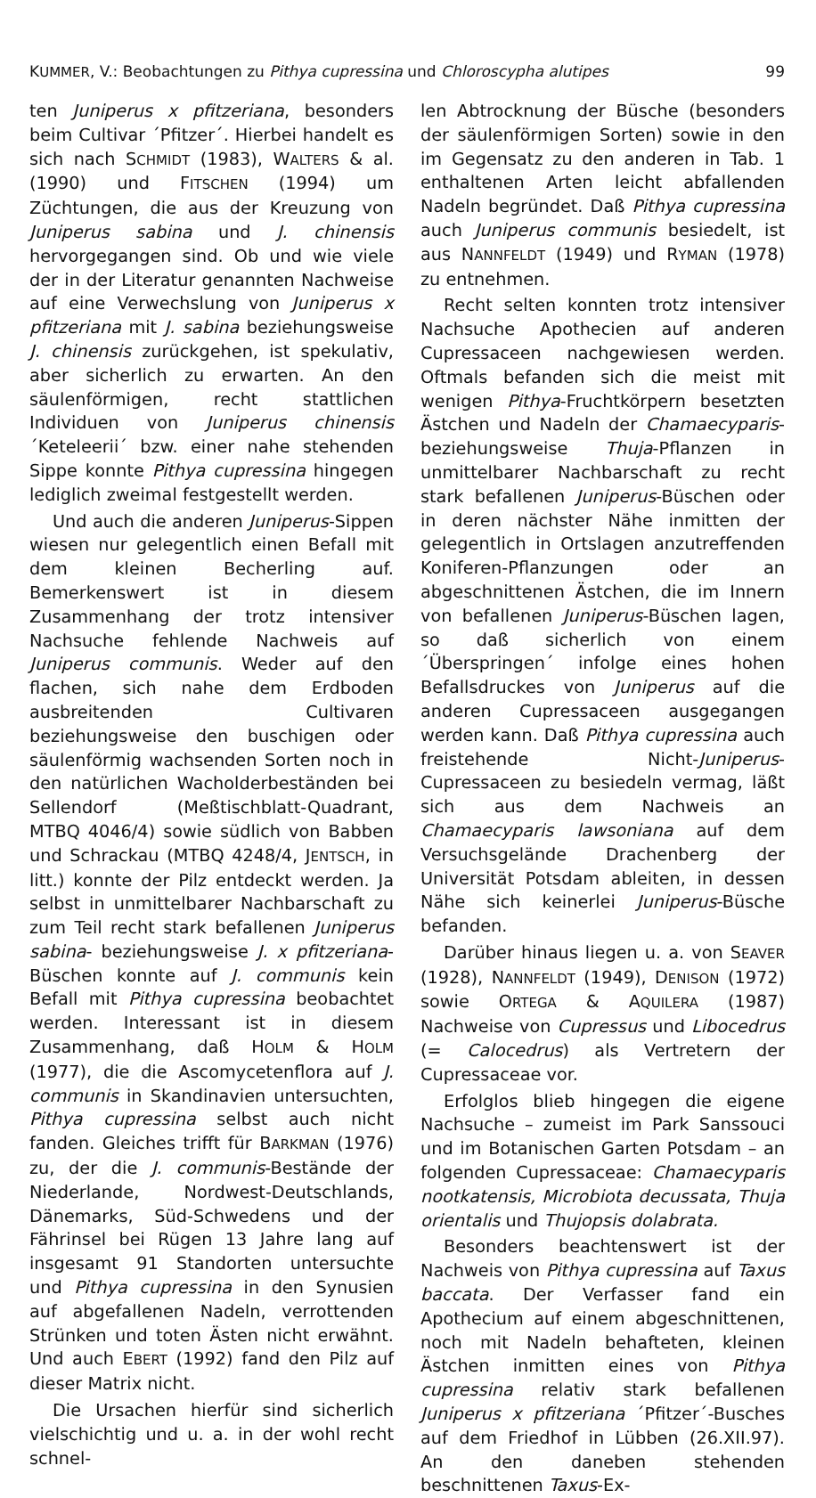KUMMER, V.: Beobachtungen zu Pithya cupressina und Chloroscypha alutipes 99
ten Juniperus x pfitzeriana, besonders beim Cultivar ´Pfitzer´. Hierbei handelt es sich nach SCHMIDT (1983), WALTERS & al. (1990) und FITSCHEN (1994) um Züchtungen, die aus der Kreuzung von Juniperus sabina und J. chinensis hervorgegangen sind. Ob und wie viele der in der Literatur genannten Nachweise auf eine Verwechslung von Juniperus x pfitzeriana mit J. sabina beziehungsweise J. chinensis zurückgehen, ist spekulativ, aber sicherlich zu erwarten. An den säulenförmigen, recht stattlichen Individuen von Juniperus chinensis ´Keteleerii´ bzw. einer nahe stehenden Sippe konnte Pithya cupressina hingegen lediglich zweimal festgestellt werden.
Und auch die anderen Juniperus-Sippen wiesen nur gelegentlich einen Befall mit dem kleinen Becherling auf. Bemerkenswert ist in diesem Zusammenhang der trotz intensiver Nachsuche fehlende Nachweis auf Juniperus communis. Weder auf den flachen, sich nahe dem Erdboden ausbreitenden Cultivaren beziehungsweise den buschigen oder säulenförmig wachsenden Sorten noch in den natürlichen Wacholderbeständen bei Sellendorf (Meßtischblatt-Quadrant, MTBQ 4046/4) sowie südlich von Babben und Schrackau (MTBQ 4248/4, JENTSCH, in litt.) konnte der Pilz entdeckt werden. Ja selbst in unmittelbarer Nachbarschaft zu zum Teil recht stark befallenen Juniperus sabina- beziehungsweise J. x pfitzeriana-Büschen konnte auf J. communis kein Befall mit Pithya cupressina beobachtet werden. Interessant ist in diesem Zusammenhang, daß HOLM & HOLM (1977), die die Ascomycetenflora auf J. communis in Skandinavien untersuchten, Pithya cupressina selbst auch nicht fanden. Gleiches trifft für BARKMAN (1976) zu, der die J. communis-Bestände der Niederlande, Nordwest-Deutschlands, Dänemarks, Süd-Schwedens und der Fährinsel bei Rügen 13 Jahre lang auf insgesamt 91 Standorten untersuchte und Pithya cupressina in den Synusien auf abgefallenen Nadeln, verrottenden Strünken und toten Ästen nicht erwähnt. Und auch EBERT (1992) fand den Pilz auf dieser Matrix nicht.
Die Ursachen hierfür sind sicherlich vielschichtig und u. a. in der wohl recht schnel-
len Abtrocknung der Büsche (besonders der säulenförmigen Sorten) sowie in den im Gegensatz zu den anderen in Tab. 1 enthaltenen Arten leicht abfallenden Nadeln begründet. Daß Pithya cupressina auch Juniperus communis besiedelt, ist aus NANNFELDT (1949) und RYMAN (1978) zu entnehmen.
Recht selten konnten trotz intensiver Nachsuche Apothecien auf anderen Cupressaceen nachgewiesen werden. Oftmals befanden sich die meist mit wenigen Pithya-Fruchtkörpern besetzten Ästchen und Nadeln der Chamaecyparis- beziehungsweise Thuja-Pflanzen in unmittelbarer Nachbarschaft zu recht stark befallenen Juniperus-Büschen oder in deren nächster Nähe inmitten der gelegentlich in Ortslagen anzutreffenden Koniferen-Pflanzungen oder an abgeschnittenen Ästchen, die im Innern von befallenen Juniperus-Büschen lagen, so daß sicherlich von einem ´Überspringen´ infolge eines hohen Befallsdruckes von Juniperus auf die anderen Cupressaceen ausgegangen werden kann. Daß Pithya cupressina auch freistehende Nicht-Juniperus-Cupressaceen zu besiedeln vermag, läßt sich aus dem Nachweis an Chamaecyparis lawsoniana auf dem Versuchsgelände Drachenberg der Universität Potsdam ableiten, in dessen Nähe sich keinerlei Juniperus-Büsche befanden.
Darüber hinaus liegen u. a. von SEAVER (1928), NANNFELDT (1949), DENISON (1972) sowie ORTEGA & AQUILERA (1987) Nachweise von Cupressus und Libocedrus (= Calocedrus) als Vertretern der Cupressaceae vor.
Erfolglos blieb hingegen die eigene Nachsuche – zumeist im Park Sanssouci und im Botanischen Garten Potsdam – an folgenden Cupressaceae: Chamaecyparis nootkatensis, Microbiota decussata, Thuja orientalis und Thujopsis dolabrata.
Besonders beachtenswert ist der Nachweis von Pithya cupressina auf Taxus baccata. Der Verfasser fand ein Apothecium auf einem abgeschnittenen, noch mit Nadeln behafteten, kleinen Ästchen inmitten eines von Pithya cupressina relativ stark befallenen Juniperus x pfitzeriana ´Pfitzer´-Busches auf dem Friedhof in Lübben (26.XII.97). An den daneben stehenden beschnittenen Taxus-Ex-